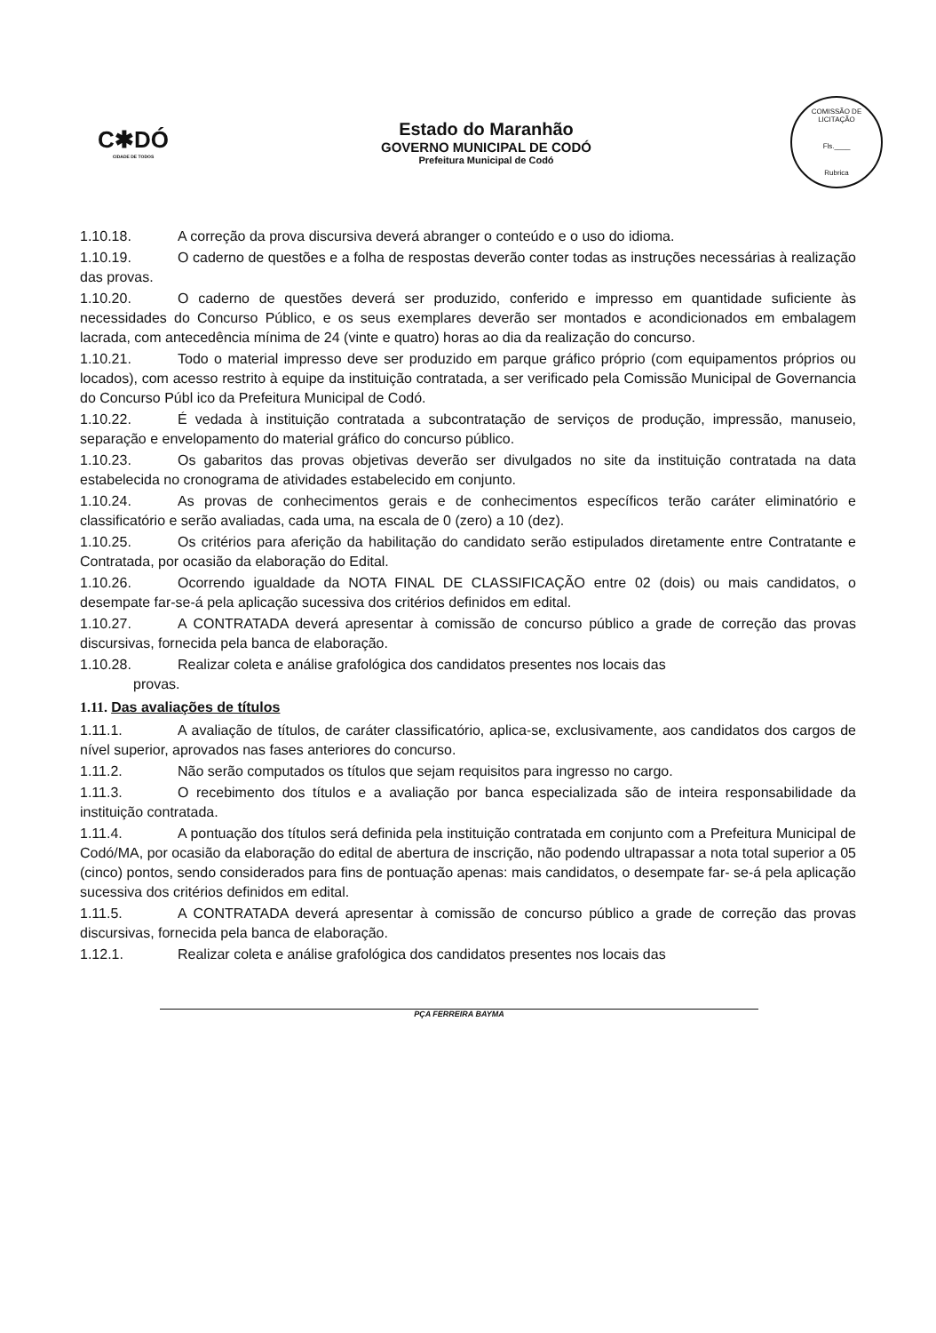C✱DÓ
CIDADE DE TODOS
Estado do Maranhão
GOVERNO MUNICIPAL DE CODÓ
Prefeitura Municipal de Codó
COMISSÃO DE LICITAÇÃO
Fls.____
Rubrica
1.10.18. A correção da prova discursiva deverá abranger o conteúdo e o uso do idioma.
1.10.19. O caderno de questões e a folha de respostas deverão conter todas as instruções necessárias à realização das provas.
1.10.20. O caderno de questões deverá ser produzido, conferido e impresso em quantidade suficiente às necessidades do Concurso Público, e os seus exemplares deverão ser montados e acondicionados em embalagem lacrada, com antecedência mínima de 24 (vinte e quatro) horas ao dia da realização do concurso.
1.10.21. Todo o material impresso deve ser produzido em parque gráfico próprio (com equipamentos próprios ou locados), com acesso restrito à equipe da instituição contratada, a ser verificado pela Comissão Municipal de Governancia do Concurso Públ ico da Prefeitura Municipal de Codó.
1.10.22. É vedada à instituição contratada a subcontratação de serviços de produção, impressão, manuseio, separação e envelopamento do material gráfico do concurso público.
1.10.23. Os gabaritos das provas objetivas deverão ser divulgados no site da instituição contratada na data estabelecida no cronograma de atividades estabelecido em conjunto.
1.10.24. As provas de conhecimentos gerais e de conhecimentos específicos terão caráter eliminatório e classificatório e serão avaliadas, cada uma, na escala de 0 (zero) a 10 (dez).
1.10.25. Os critérios para aferição da habilitação do candidato serão estipulados diretamente entre Contratante e Contratada, por ocasião da elaboração do Edital.
1.10.26. Ocorrendo igualdade da NOTA FINAL DE CLASSIFICAÇÃO entre 02 (dois) ou mais candidatos, o desempate far-se-á pela aplicação sucessiva dos critérios definidos em edital.
1.10.27. A CONTRATADA deverá apresentar à comissão de concurso público a grade de correção das provas discursivas, fornecida pela banca de elaboração.
1.10.28. Realizar coleta e análise grafológica dos candidatos presentes nos locais das
provas.
1.11. Das avaliações de títulos
1.11.1. A avaliação de títulos, de caráter classificatório, aplica-se, exclusivamente, aos candidatos dos cargos de nível superior, aprovados nas fases anteriores do concurso.
1.11.2. Não serão computados os títulos que sejam requisitos para ingresso no cargo.
1.11.3. O recebimento dos títulos e a avaliação por banca especializada são de inteira responsabilidade da instituição contratada.
1.11.4. A pontuação dos títulos será definida pela instituição contratada em conjunto com a Prefeitura Municipal de Codó/MA, por ocasião da elaboração do edital de abertura de inscrição, não podendo ultrapassar a nota total superior a 05 (cinco) pontos, sendo considerados para fins de pontuação apenas: mais candidatos, o desempate far- se-á pela aplicação sucessiva dos critérios definidos em edital.
1.11.5. A CONTRATADA deverá apresentar à comissão de concurso público a grade de correção das provas discursivas, fornecida pela banca de elaboração.
1.12.1. Realizar coleta e análise grafológica dos candidatos presentes nos locais das
PÇA FERREIRA BAYMA